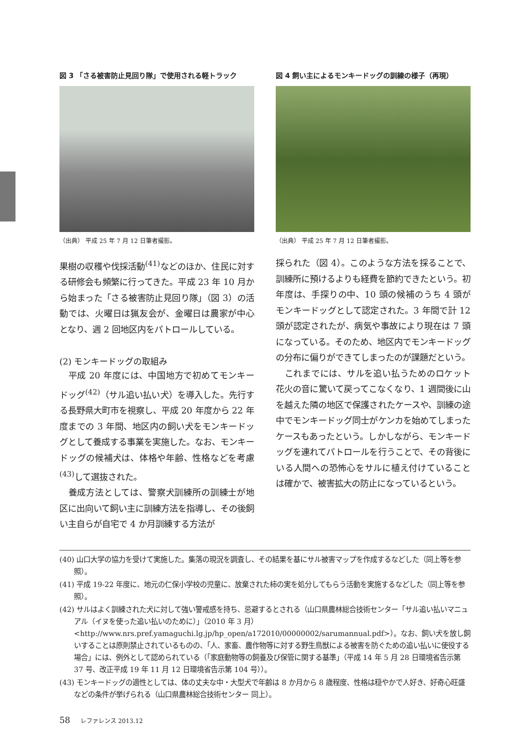図 3 「さる被害防止見回り隊」で使用される軽トラック
（出典） 平成 25 年 7 月 12 日筆者撮影。
果樹の収穫や伐採活動<sup>(41)</sup>などのほか、住民に対する研修会も頻繁に行ってきた。平成 23 年 10 月から始まった「さる被害防止見回り隊」（図 3）の活動では、火曜日は猟友会が、金曜日は農家が中心となり、週 2 回地区内をパトロールしている。
(2) モンキードッグの取組み
平成 20 年度には、中国地方で初めてモンキードッグ<sup>(42)</sup>（サル追い払い犬）を導入した。先行する長野県大町市を視察し、平成 20 年度から 22 年度までの 3 年間、地区内の飼い犬をモンキードッグとして養成する事業を実施した。なお、モンキードッグの候補犬は、体格や年齢、性格などを考慮<sup>(43)</sup>して選抜された。
養成方法としては、警察犬訓練所の訓練士が地区に出向いて飼い主に訓練方法を指導し、その後飼い主自らが自宅で 4 か月訓練する方法が
図 4 飼い主によるモンキードッグの訓練の様子（再現）
（出典） 平成 25 年 7 月 12 日筆者撮影。
採られた（図 4）。このような方法を採ることで、訓練所に預けるよりも経費を節約できたという。初年度は、手探りの中、10 頭の候補のうち 4 頭がモンキードッグとして認定された。3 年間で計 12 頭が認定されたが、病気や事故により現在は 7 頭になっている。そのため、地区内でモンキードッグの分布に偏りができてしまったのが課題だという。
これまでには、サルを追い払うためのロケット花火の音に驚いて戻ってこなくなり、1 週間後に山を越えた隣の地区で保護されたケースや、訓練の途中でモンキードッグ同士がケンカを始めてしまったケースもあったという。しかしながら、モンキードッグを連れてパトロールを行うことで、その背後にいる人間への恐怖心をサルに植え付けていることは確かで、被害拡大の防止になっているという。
(40) 山口大学の協力を受けて実施した。集落の現況を調査し、その結果を基にサル被害マップを作成するなどした（同上等を参照）。
(41) 平成 19-22 年度に、地元の仁保小学校の児童に、放棄された柿の実を処分してもらう活動を実施するなどした（同上等を参照）。
(42) サルはよく訓練された犬に対して強い警戒感を持ち、忌避するとされる（山口県農林総合技術センター「サル追い払いマニュアル（イヌを使った追い払いのために）」（2010 年 3 月）<http://www.nrs.pref.yamaguchi.lg.jp/hp_open/a172010/00000002/sarumannual.pdf>）。なお、飼い犬を放し飼いすることは原則禁止されているものの、「人、家畜、農作物等に対する野生鳥獣による被害を防ぐための追い払いに使役する場合」には、例外として認められている（「家庭動物等の飼養及び保管に関する基準」（平成 14 年 5 月 28 日環境省告示第 37 号、改正平成 19 年 11 月 12 日環境省告示第 104 号））。
(43) モンキードッグの適性としては、体の丈夫な中・大型犬で年齢は 8 か月から 8 歳程度、性格は穏やかで人好き、好奇心旺盛などの条件が挙げられる（山口県農林総合技術センター 同上）。
58 レファレンス 2013.12